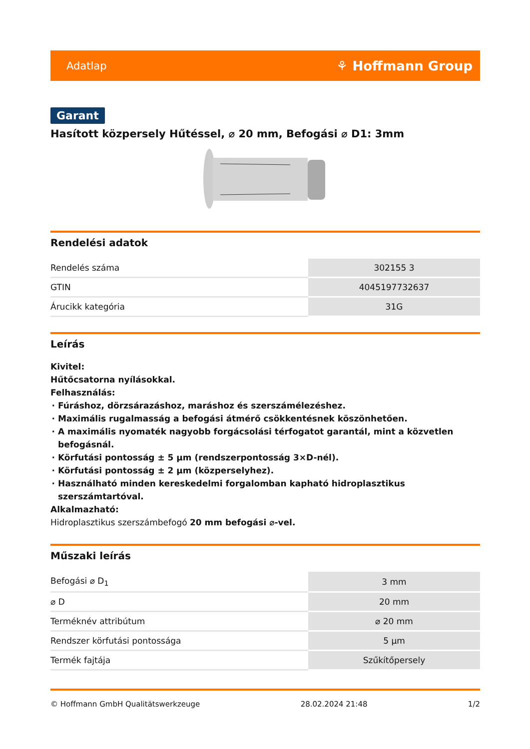Adatlap ⚘ Hoffmann Group
Garant
Hasított közpersely Hűtéssel, ⌀ 20 mm, Befogási ⌀ D1: 3mm
Rendelési adatok
| Rendelés száma | 302155 3 |
| GTIN | 4045197732637 |
| Árucikk kategória | 31G |
Leírás
Kivitel:
Hűtőcsatorna nyílásokkal.
Felhasználás:
Fúráshoz, dörzsárazáshoz, maráshoz és szerszámélezéshez.
Maximális rugalmasság a befogási átmérő csökkentésnek köszönhetően.
A maximális nyomaték nagyobb forgácsolási térfogatot garantál, mint a közvetlen befogásnál.
Körfutási pontosság ± 5 µm (rendszerpontosság 3×D-nél).
Körfutási pontosság ± 2 µm (közperselyhez).
Használható minden kereskedelmi forgalomban kapható hidroplasztikus szerszámtartóval.
Alkalmazható:
Hidroplasztikus szerszámbefogó 20 mm befogási ⌀-vel.
Műszaki leírás
| Befogási ⌀ D<sub>1</sub> | 3 mm |
| ⌀ D | 20 mm |
| Terméknév attribútum | ⌀ 20 mm |
| Rendszer körfutási pontossága | 5 µm |
| Termék fajtája | Szűkítőpersely |
© Hoffmann GmbH Qualitätswerkzeuge 28.02.2024 21:48 1/2